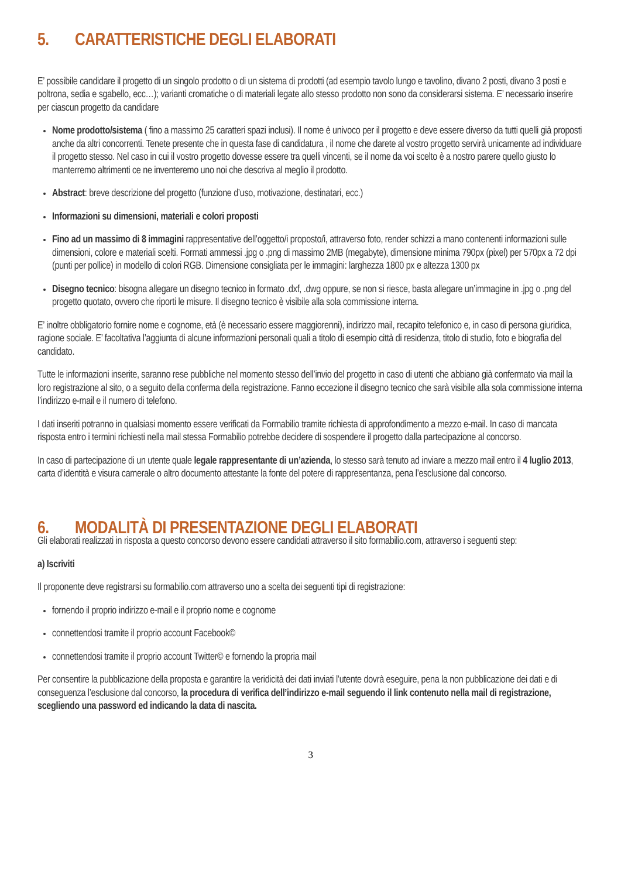5. CARATTERISTICHE DEGLI ELABORATI
E’ possibile candidare il progetto di un singolo prodotto o di un sistema di prodotti (ad esempio tavolo lungo e tavolino, divano 2 posti, divano 3 posti e poltrona, sedia e sgabello, ecc…); varianti cromatiche o di materiali legate allo stesso prodotto non sono da considerarsi sistema. E’ necessario inserire per ciascun progetto da candidare
Nome prodotto/sistema ( fino a massimo 25 caratteri spazi inclusi). Il nome è univoco per il progetto e deve essere diverso da tutti quelli già proposti anche da altri concorrenti. Tenete presente che in questa fase di candidatura , il nome che darete al vostro progetto servirà unicamente ad individuare il progetto stesso. Nel caso in cui il vostro progetto dovesse essere tra quelli vincenti, se il nome da voi scelto è a nostro parere quello giusto lo manterremo altrimenti ce ne inventeremo uno noi che descriva al meglio il prodotto.
Abstract: breve descrizione del progetto (funzione d’uso, motivazione, destinatari, ecc.)
Informazioni su dimensioni, materiali e colori proposti
Fino ad un massimo di 8 immagini rappresentative dell’oggetto/i proposto/i, attraverso foto, render schizzi a mano contenenti informazioni sulle dimensioni, colore e materiali scelti. Formati ammessi .jpg o .png di massimo 2MB (megabyte), dimensione minima 790px (pixel) per 570px a 72 dpi (punti per pollice) in modello di colori RGB. Dimensione consigliata per le immagini: larghezza 1800 px e altezza 1300 px
Disegno tecnico: bisogna allegare un disegno tecnico in formato .dxf, .dwg oppure, se non si riesce, basta allegare un’immagine in .jpg o .png del progetto quotato, ovvero che riporti le misure. Il disegno tecnico è visibile alla sola commissione interna.
E’ inoltre obbligatorio fornire nome e cognome, età (è necessario essere maggiorenni), indirizzo mail, recapito telefonico e, in caso di persona giuridica, ragione sociale. E’ facoltativa l’aggiunta di alcune informazioni personali quali a titolo di esempio città di residenza, titolo di studio, foto e biografia del candidato.
Tutte le informazioni inserite, saranno rese pubbliche nel momento stesso dell’invio del progetto in caso di utenti che abbiano già confermato via mail la loro registrazione al sito, o a seguito della conferma della registrazione. Fanno eccezione il disegno tecnico che sarà visibile alla sola commissione interna l’indirizzo e-mail e il numero di telefono.
I dati inseriti potranno in qualsiasi momento essere verificati da Formabilio tramite richiesta di approfondimento a mezzo e-mail. In caso di mancata risposta entro i termini richiesti nella mail stessa Formabilio potrebbe decidere di sospendere il progetto dalla partecipazione al concorso.
In caso di partecipazione di un utente quale legale rappresentante di un’azienda, lo stesso sarà tenuto ad inviare a mezzo mail entro il 4 luglio 2013, carta d’identità e visura camerale o altro documento attestante la fonte del potere di rappresentanza, pena l’esclusione dal concorso.
6. MODALITÀ DI PRESENTAZIONE DEGLI ELABORATI
Gli elaborati realizzati in risposta a questo concorso devono essere candidati attraverso il sito formabilio.com, attraverso i seguenti step:
a) Iscriviti
Il proponente deve registrarsi su formabilio.com attraverso uno a scelta dei seguenti tipi di registrazione:
fornendo il proprio indirizzo e-mail e il proprio nome e cognome
connettendosi tramite il proprio account Facebook©
connettendosi tramite il proprio account Twitter© e fornendo la propria mail
Per consentire la pubblicazione della proposta e garantire la veridicità dei dati inviati l’utente dovrà eseguire, pena la non pubblicazione dei dati e di conseguenza l’esclusione dal concorso, la procedura di verifica dell’indirizzo e-mail seguendo il link contenuto nella mail di registrazione, scegliendo una password ed indicando la data di nascita.
3